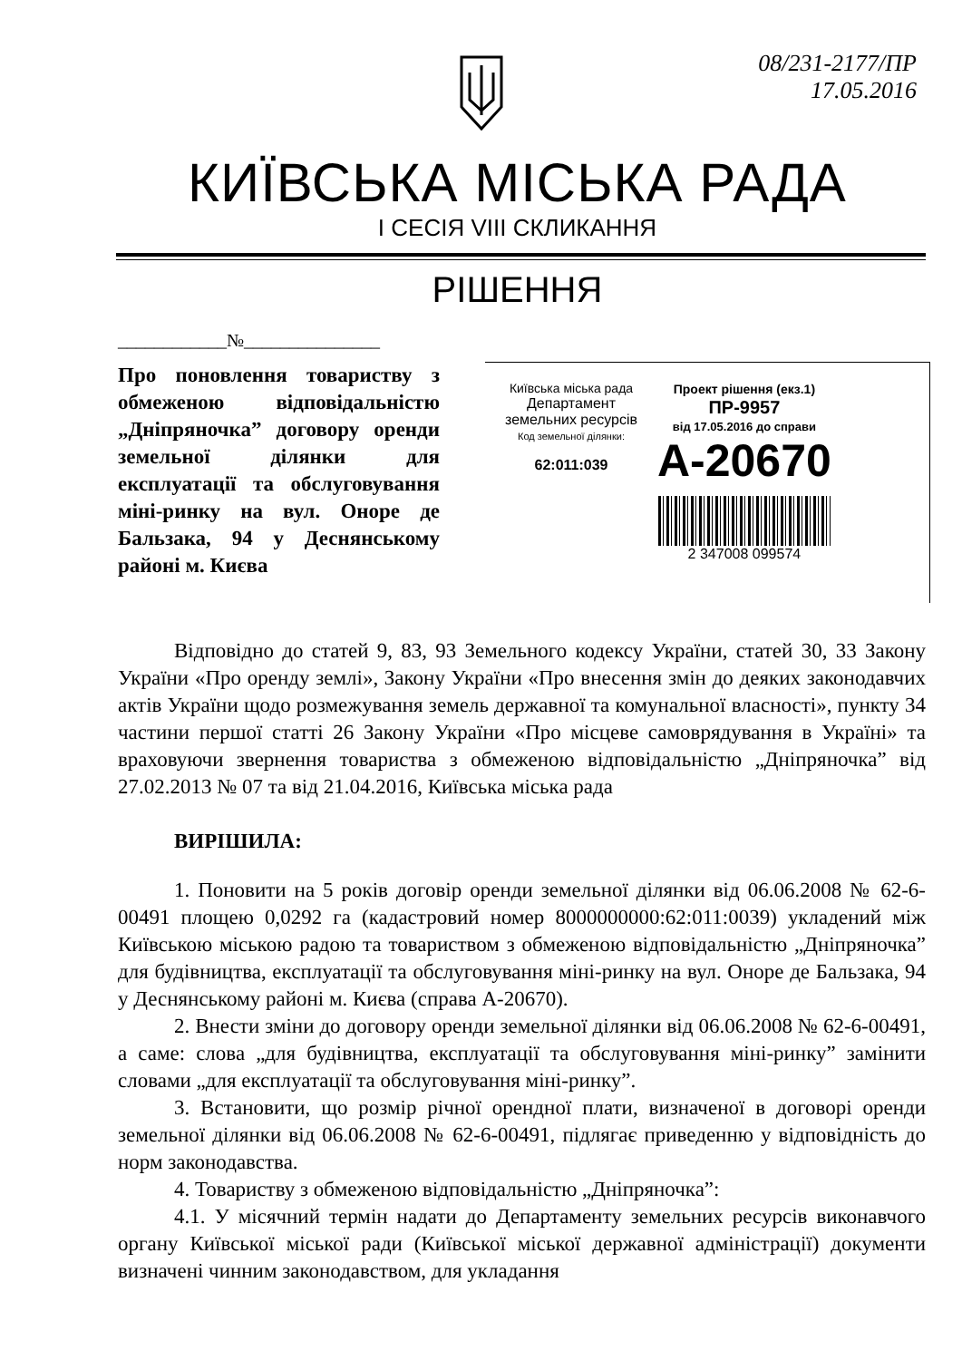08/231-2177/ПР
17.05.2016
КИЇВСЬКА МІСЬКА РАДА
І СЕСІЯ VIII СКЛИКАННЯ
РІШЕННЯ
____________№_______________
Про поновлення товариству з обмеженою відповідальністю „Дніпряночка” договору оренди земельної ділянки для експлуатації та обслуговування міні-ринку на вул. Оноре де Бальзака, 94 у Деснянському районі м. Києва
Київська міська рада
Департамент
земельних ресурсів
Код земельної ділянки:
62:011:039
Проект рішення (екз.1)
ПР-9957
від 17.05.2016 до справи
А-20670
2 347008 099574
Відповідно до статей 9, 83, 93 Земельного кодексу України, статей 30, 33 Закону України «Про оренду землі», Закону України «Про внесення змін до деяких законодавчих актів України щодо розмежування земель державної та комунальної власності», пункту 34 частини першої статті 26 Закону України «Про місцеве самоврядування в Україні» та враховуючи звернення товариства з обмеженою відповідальністю „Дніпряночка” від 27.02.2013 № 07 та від 21.04.2016, Київська міська рада
ВИРІШИЛА:
1. Поновити на 5 років договір оренди земельної ділянки від 06.06.2008 № 62-6-00491 площею 0,0292 га (кадастровий номер 8000000000:62:011:0039) укладений між Київською міською радою та товариством з обмеженою відповідальністю „Дніпряночка” для будівництва, експлуатації та обслуговування міні-ринку на вул. Оноре де Бальзака, 94 у Деснянському районі м. Києва (справа А-20670).
2. Внести зміни до договору оренди земельної ділянки від 06.06.2008 № 62-6-00491, а саме: слова „для будівництва, експлуатації та обслуговування міні-ринку” замінити словами „для експлуатації та обслуговування міні-ринку”.
3. Встановити, що розмір річної орендної плати, визначеної в договорі оренди земельної ділянки від 06.06.2008 № 62-6-00491, підлягає приведенню у відповідність до норм законодавства.
4. Товариству з обмеженою відповідальністю „Дніпряночка”:
4.1. У місячний термін надати до Департаменту земельних ресурсів виконавчого органу Київської міської ради (Київської міської державної адміністрації) документи визначені чинним законодавством, для укладання